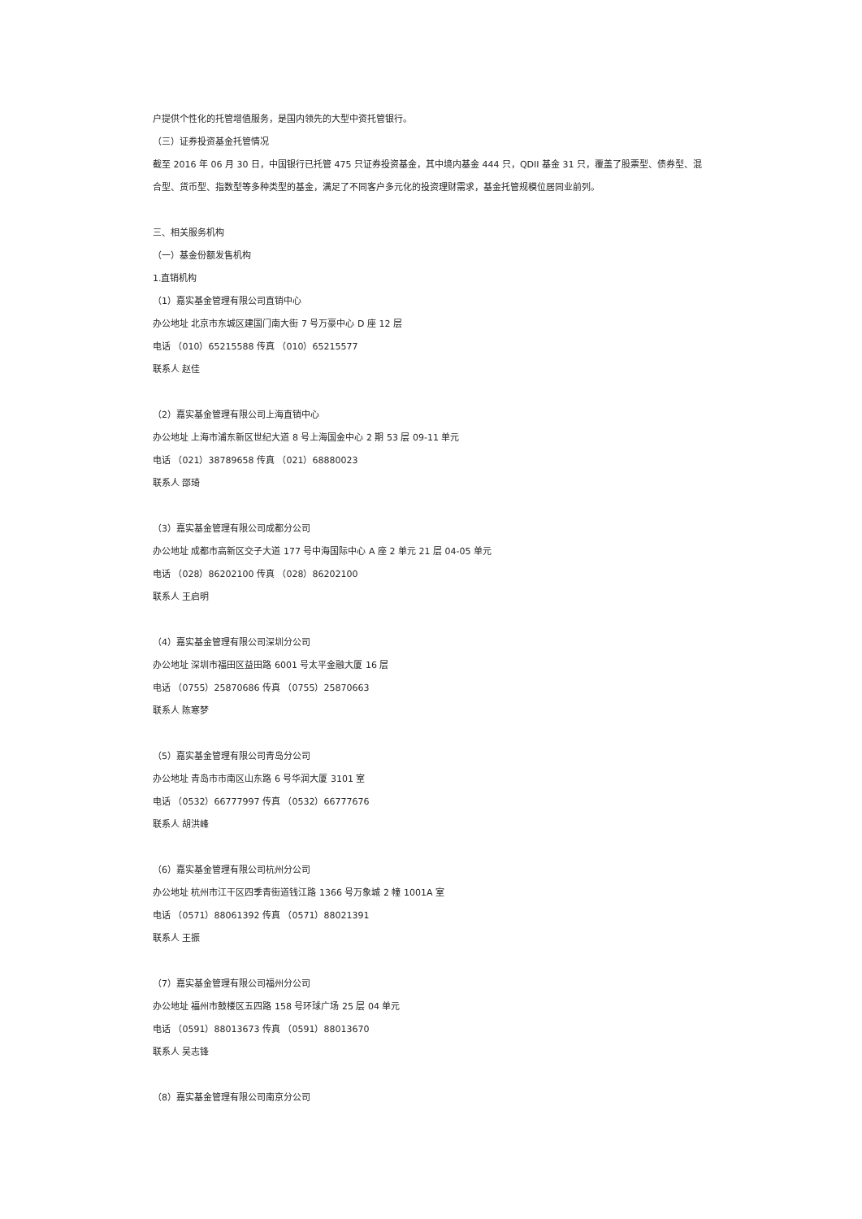户提供个性化的托管增值服务，是国内领先的大型中资托管银行。
（三）证券投资基金托管情况
截至 2016 年 06 月 30 日，中国银行已托管 475 只证券投资基金，其中境内基金 444 只，QDII 基金 31 只，覆盖了股票型、债券型、混合型、货币型、指数型等多种类型的基金，满足了不同客户多元化的投资理财需求，基金托管规模位居同业前列。
三、相关服务机构
（一）基金份额发售机构
1.直销机构
（1）嘉实基金管理有限公司直销中心
办公地址 北京市东城区建国门南大街 7 号万豪中心 D 座 12 层
电话 （010）65215588 传真 （010）65215577
联系人 赵佳
（2）嘉实基金管理有限公司上海直销中心
办公地址 上海市浦东新区世纪大道 8 号上海国金中心 2 期 53 层 09-11 单元
电话 （021）38789658 传真 （021）68880023
联系人 邵琦
（3）嘉实基金管理有限公司成都分公司
办公地址 成都市高新区交子大道 177 号中海国际中心 A 座 2 单元 21 层 04-05 单元
电话 （028）86202100 传真 （028）86202100
联系人 王启明
（4）嘉实基金管理有限公司深圳分公司
办公地址 深圳市福田区益田路 6001 号太平金融大厦 16 层
电话 （0755）25870686 传真 （0755）25870663
联系人 陈寒梦
（5）嘉实基金管理有限公司青岛分公司
办公地址 青岛市市南区山东路 6 号华润大厦 3101 室
电话 （0532）66777997 传真 （0532）66777676
联系人 胡洪峰
（6）嘉实基金管理有限公司杭州分公司
办公地址 杭州市江干区四季青街道钱江路 1366 号万象城 2 幢 1001A 室
电话 （0571）88061392 传真 （0571）88021391
联系人 王振
（7）嘉实基金管理有限公司福州分公司
办公地址 福州市鼓楼区五四路 158 号环球广场 25 层 04 单元
电话 （0591）88013673 传真 （0591）88013670
联系人 吴志锋
（8）嘉实基金管理有限公司南京分公司